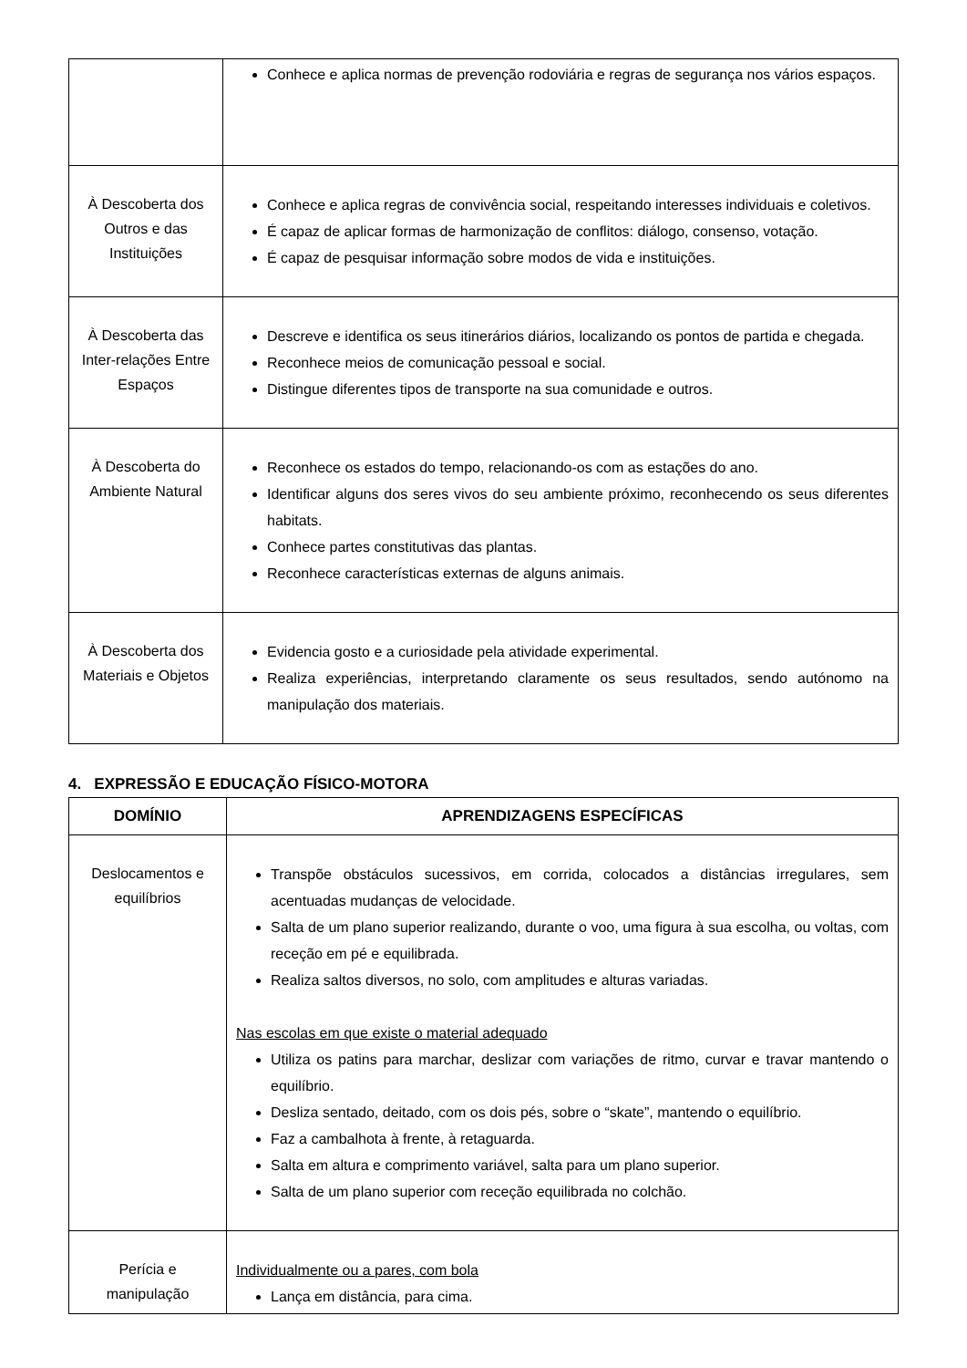| | Conhece e aplica normas de prevenção rodoviária e regras de segurança nos vários espaços. |
| À Descoberta dos Outros e das Instituições | Conhece e aplica regras de convivência social, respeitando interesses individuais e coletivos. É capaz de aplicar formas de harmonização de conflitos: diálogo, consenso, votação. É capaz de pesquisar informação sobre modos de vida e instituições. |
| À Descoberta das Inter-relações Entre Espaços | Descreve e identifica os seus itinerários diários, localizando os pontos de partida e chegada. Reconhece meios de comunicação pessoal e social. Distingue diferentes tipos de transporte na sua comunidade e outros. |
| À Descoberta do Ambiente Natural | Reconhece os estados do tempo, relacionando-os com as estações do ano. Identificar alguns dos seres vivos do seu ambiente próximo, reconhecendo os seus diferentes habitats. Conhece partes constitutivas das plantas. Reconhece características externas de alguns animais. |
| À Descoberta dos Materiais e Objetos | Evidencia gosto e a curiosidade pela atividade experimental. Realiza experiências, interpretando claramente os seus resultados, sendo autónomo na manipulação dos materiais. |
4. EXPRESSÃO E EDUCAÇÃO FÍSICO-MOTORA
| DOMÍNIO | APRENDIZAGENS ESPECÍFICAS |
| --- | --- |
| Deslocamentos e equilíbrios | Transpõe obstáculos sucessivos, em corrida, colocados a distâncias irregulares, sem acentuadas mudanças de velocidade. Salta de um plano superior realizando, durante o voo, uma figura à sua escolha, ou voltas, com receção em pé e equilibrada. Realiza saltos diversos, no solo, com amplitudes e alturas variadas. Nas escolas em que existe o material adequado Utiliza os patins para marchar, deslizar com variações de ritmo, curvar e travar mantendo o equilíbrio. Desliza sentado, deitado, com os dois pés, sobre o “skate”, mantendo o equilíbrio. Faz a cambalhota à frente, à retaguarda. Salta em altura e comprimento variável, salta para um plano superior. Salta de um plano superior com receção equilibrada no colchão. |
| Perícia e manipulação | Individualmente ou a pares, com bola Lança em distância, para cima. |